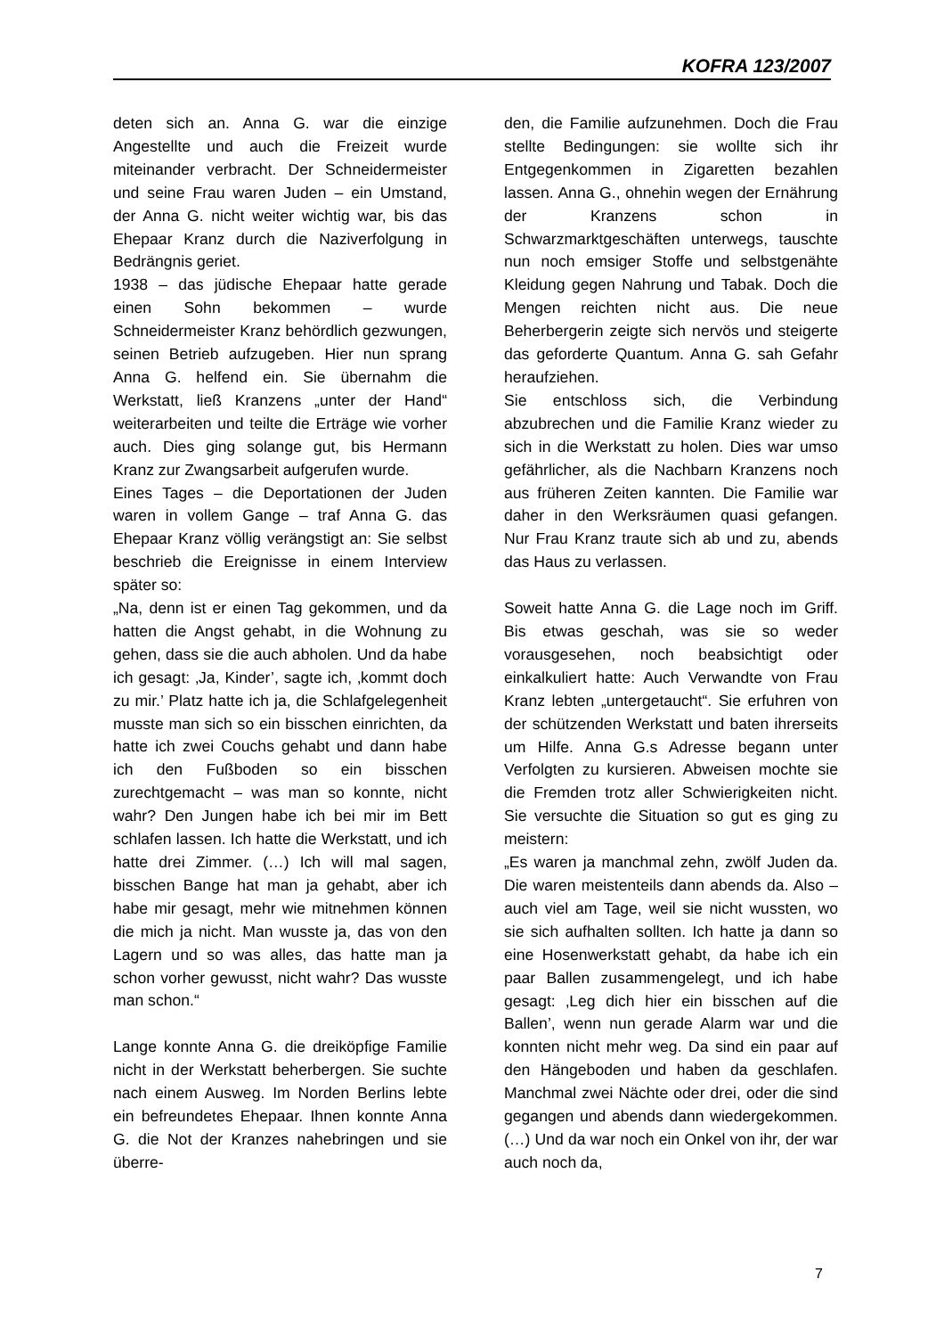KOFRA 123/2007
deten sich an. Anna G. war die einzige Angestellte und auch die Freizeit wurde miteinander verbracht. Der Schneidermeister und seine Frau waren Juden – ein Umstand, der Anna G. nicht weiter wichtig war, bis das Ehepaar Kranz durch die Naziverfolgung in Bedrängnis geriet.
1938 – das jüdische Ehepaar hatte gerade einen Sohn bekommen – wurde Schneidermeister Kranz behördlich gezwungen, seinen Betrieb aufzugeben. Hier nun sprang Anna G. helfend ein. Sie übernahm die Werkstatt, ließ Kranzens „unter der Hand“ weiterarbeiten und teilte die Erträge wie vorher auch. Dies ging solange gut, bis Hermann Kranz zur Zwangsarbeit aufgerufen wurde.
Eines Tages – die Deportationen der Juden waren in vollem Gange – traf Anna G. das Ehepaar Kranz völlig verängstigt an: Sie selbst beschrieb die Ereignisse in einem Interview später so:
„Na, denn ist er einen Tag gekommen, und da hatten die Angst gehabt, in die Wohnung zu gehen, dass sie die auch abholen. Und da habe ich gesagt: ‚Ja, Kinder’, sagte ich, ‚kommt doch zu mir.’ Platz hatte ich ja, die Schlafgelegenheit musste man sich so ein bisschen einrichten, da hatte ich zwei Couchs gehabt und dann habe ich den Fußboden so ein bisschen zurechtgemacht – was man so konnte, nicht wahr? Den Jungen habe ich bei mir im Bett schlafen lassen. Ich hatte die Werkstatt, und ich hatte drei Zimmer. (…) Ich will mal sagen, bisschen Bange hat man ja gehabt, aber ich habe mir gesagt, mehr wie mitnehmen können die mich ja nicht. Man wusste ja, das von den Lagern und so was alles, das hatte man ja schon vorher gewusst, nicht wahr? Das wusste man schon.“
Lange konnte Anna G. die dreiköpfige Familie nicht in der Werkstatt beherbergen. Sie suchte nach einem Ausweg. Im Norden Berlins lebte ein befreundetes Ehepaar. Ihnen konnte Anna G. die Not der Kranzes nahebringen und sie überre-
den, die Familie aufzunehmen. Doch die Frau stellte Bedingungen: sie wollte sich ihr Entgegenkommen in Zigaretten bezahlen lassen. Anna G., ohnehin wegen der Ernährung der Kranzens schon in Schwarzmarktgeschäften unterwegs, tauschte nun noch emsiger Stoffe und selbstgenähte Kleidung gegen Nahrung und Tabak. Doch die Mengen reichten nicht aus. Die neue Beherbergerin zeigte sich nervös und steigerte das geforderte Quantum. Anna G. sah Gefahr heraufziehen.
Sie entschloss sich, die Verbindung abzubrechen und die Familie Kranz wieder zu sich in die Werkstatt zu holen. Dies war umso gefährlicher, als die Nachbarn Kranzens noch aus früheren Zeiten kannten. Die Familie war daher in den Werksräumen quasi gefangen. Nur Frau Kranz traute sich ab und zu, abends das Haus zu verlassen.
Soweit hatte Anna G. die Lage noch im Griff. Bis etwas geschah, was sie so weder vorausgesehen, noch beabsichtigt oder einkalkuliert hatte: Auch Verwandte von Frau Kranz lebten „untergetaucht“. Sie erfuhren von der schützenden Werkstatt und baten ihrerseits um Hilfe. Anna G.s Adresse begann unter Verfolgten zu kursieren. Abweisen mochte sie die Fremden trotz aller Schwierigkeiten nicht. Sie versuchte die Situation so gut es ging zu meistern:
„Es waren ja manchmal zehn, zwölf Juden da. Die waren meistenteils dann abends da. Also – auch viel am Tage, weil sie nicht wussten, wo sie sich aufhalten sollten. Ich hatte ja dann so eine Hosenwerkstatt gehabt, da habe ich ein paar Ballen zusammengelegt, und ich habe gesagt: ‚Leg dich hier ein bisschen auf die Ballen’, wenn nun gerade Alarm war und die konnten nicht mehr weg. Da sind ein paar auf den Hängeboden und haben da geschlafen. Manchmal zwei Nächte oder drei, oder die sind gegangen und abends dann wiedergekommen. (…) Und da war noch ein Onkel von ihr, der war auch noch da,
7